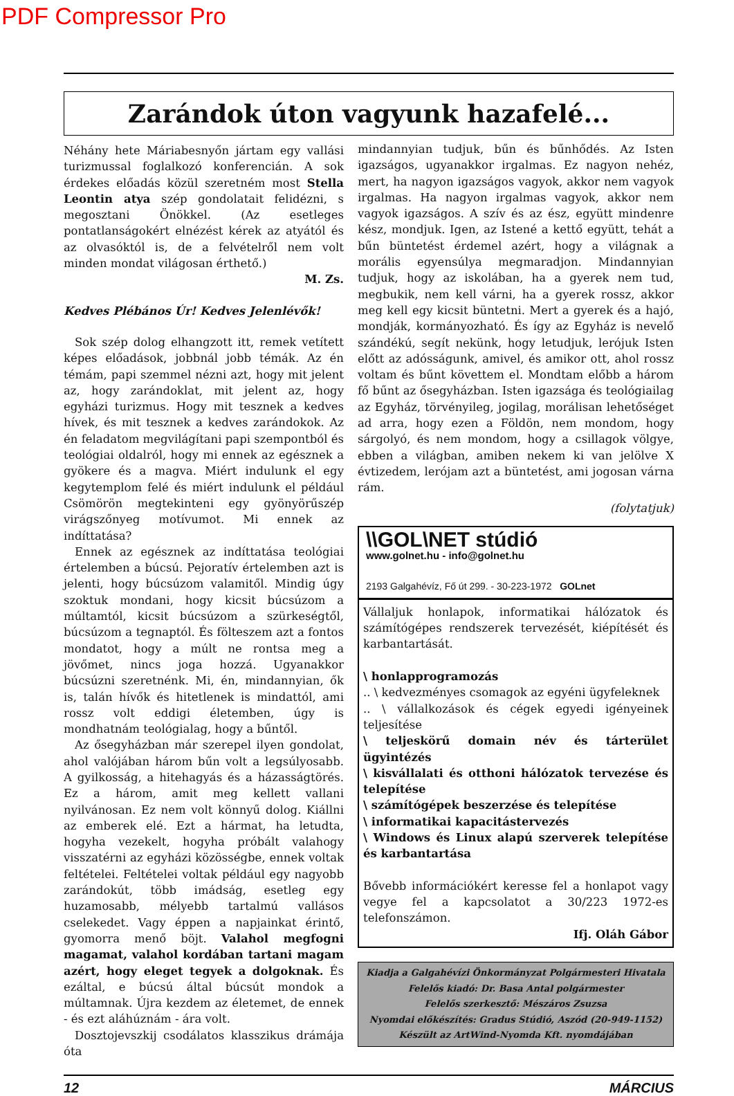PDF Compressor Pro
Zarándok úton vagyunk hazafelé...
Néhány hete Máriabesnyőn jártam egy vallási turizmussal foglalkozó konferencián. A sok érdekes előadás közül szeretném most Stella Leontin atya szép gondolatait felidézni, s megosztani Önökkel. (Az esetleges pontatlanságokért elnézést kérek az atyától és az olvasóktól is, de a felvételről nem volt minden mondat világosan érthető.)
M. Zs.
Kedves Plébános Úr! Kedves Jelenlévők!
Sok szép dolog elhangzott itt, remek vetített képes előadások, jobbnál jobb témák. Az én témám, papi szemmel nézni azt, hogy mit jelent az, hogy zarándoklat, mit jelent az, hogy egyházi turizmus. Hogy mit tesznek a kedves hívek, és mit tesznek a kedves zarándokok. Az én feladatom megvilágítani papi szempontból és teológiai oldalról, hogy mi ennek az egésznek a gyökere és a magva. Miért indulunk el egy kegytemplom felé és miért indulunk el például Csömörön megtekinteni egy gyönyörűszép virágszőnyeg motívumot. Mi ennek az indíttatása?
Ennek az egésznek az indíttatása teológiai értelemben a búcsú. Pejoratív értelemben azt is jelenti, hogy búcsúzom valamitől. Mindig úgy szoktuk mondani, hogy kicsit búcsúzom a múltamtól, kicsit búcsúzom a szürkeségtől, búcsúzom a tegnaptól. És fölteszem azt a fontos mondatot, hogy a múlt ne rontsa meg a jövőmet, nincs joga hozzá. Ugyanakkor búcsúzni szeretnénk. Mi, én, mindannyian, ők is, talán hívők és hitetlenek is mindattól, ami rossz volt eddigi életemben, úgy is mondhatnám teológialag, hogy a bűntől.
Az ősegyházban már szerepel ilyen gondolat, ahol valójában három bűn volt a legsúlyosabb. A gyilkosság, a hitehagyás és a házasságtörés. Ez a három, amit meg kellett vallani nyilvánosan. Ez nem volt könnyű dolog. Kiállni az emberek elé. Ezt a hármat, ha letudta, hogyha vezekelt, hogyha próbált valahogy visszatérni az egyházi közösségbe, ennek voltak feltételei. Feltételei voltak például egy nagyobb zarándokút, több imádság, esetleg egy huzamosabb, mélyebb tartalmú vallásos cselekedet. Vagy éppen a napjainkat érintő, gyomorra menő böjt. Valahol megfogni magamat, valahol kordában tartani magam azért, hogy eleget tegyek a dolgoknak. És ezáltal, e búcsú által búcsút mondok a múltamnak. Újra kezdem az életemet, de ennek - és ezt aláhúznám - ára volt.
Dosztojevszkij csodálatos klasszikus drámája óta
mindannyian tudjuk, bűn és bűnhődés. Az Isten igazságos, ugyanakkor irgalmas. Ez nagyon nehéz, mert, ha nagyon igazságos vagyok, akkor nem vagyok irgalmas. Ha nagyon irgalmas vagyok, akkor nem vagyok igazságos. A szív és az ész, együtt mindenre kész, mondjuk. Igen, az Istené a kettő együtt, tehát a bűn büntetést érdemel azért, hogy a világnak a morális egyensúlya megmaradjon. Mindannyian tudjuk, hogy az iskolában, ha a gyerek nem tud, megbukik, nem kell várni, ha a gyerek rossz, akkor meg kell egy kicsit büntetni. Mert a gyerek és a hajó, mondják, kormányozható. És így az Egyház is nevelő szándékú, segít nekünk, hogy letudjuk, lerójuk Isten előtt az adósságunk, amivel, és amikor ott, ahol rossz voltam és bűnt követtem el. Mondtam előbb a három fő bűnt az ősegyházban. Isten igazsága és teológiailag az Egyház, törvényileg, jogilag, morálisan lehetőséget ad arra, hogy ezen a Földön, nem mondom, hogy sárgolyó, és nem mondom, hogy a csillagok völgye, ebben a világban, amiben nekem ki van jelölve X évtizedem, lerójam azt a büntetést, ami jogosan várna rám.
(folytatjuk)
\\GOL\NET stúdió
www.golnet.hu - info@golnet.hu
2193 Galgahévíz, Fő út 299. - 30-223-1972 GOLnet
Vállaljuk honlapok, informatikai hálózatok és számítógépes rendszerek tervezését, kiépítését és karbantartását.
\ honlapprogramozás
.. \ kedvezményes csomagok az egyéni ügyfeleknek
.. \ vállalkozások és cégek egyedi igényeinek teljesítése
\ teljeskörű domain név és tárterület ügyintézés
\ kisvállalati és otthoni hálózatok tervezése és telepítése
\ számítógépek beszerzése és telepítése
\ informatikai kapacitástervezés
\ Windows és Linux alapú szerverek telepítése és karbantartása
Bővebb információkért keresse fel a honlapot vagy vegye fel a kapcsolatot a 30/223 1972-es telefonszámon.
Ifj. Oláh Gábor
Kiadja a Galgahévízi Önkormányzat Polgármesteri Hivatala
Felelős kiadó: Dr. Basa Antal polgármester
Felelős szerkesztő: Mészáros Zsuzsa
Nyomdai előkészítés: Gradus Stúdió, Aszód (20-949-1152)
Készült az ArtWind-Nyomda Kft. nyomdájában
12 MÁRCIUS